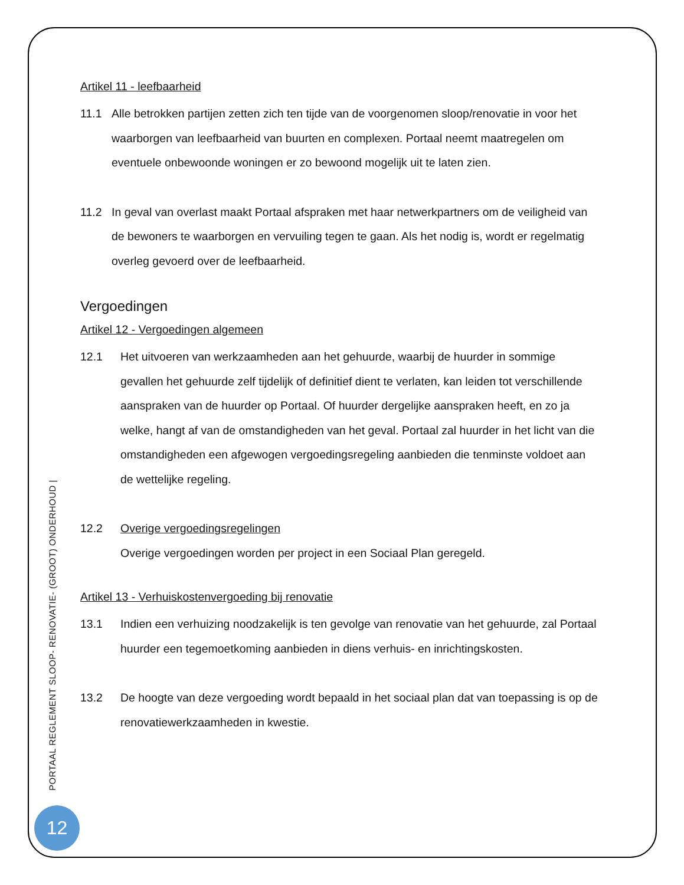Artikel 11 - leefbaarheid
11.1 Alle betrokken partijen zetten zich ten tijde van de voorgenomen sloop/renovatie in voor het waarborgen van leefbaarheid van buurten en complexen. Portaal neemt maatregelen om eventuele onbewoonde woningen er zo bewoond mogelijk uit te laten zien.
11.2 In geval van overlast maakt Portaal afspraken met haar netwerkpartners om de veiligheid van de bewoners te waarborgen en vervuiling tegen te gaan. Als het nodig is, wordt er regelmatig overleg gevoerd over de leefbaarheid.
Vergoedingen
Artikel 12 - Vergoedingen algemeen
12.1 Het uitvoeren van werkzaamheden aan het gehuurde, waarbij de huurder in sommige gevallen het gehuurde zelf tijdelijk of definitief dient te verlaten, kan leiden tot verschillende aanspraken van de huurder op Portaal. Of huurder dergelijke aanspraken heeft, en zo ja welke, hangt af van de omstandigheden van het geval. Portaal zal huurder in het licht van die omstandigheden een afgewogen vergoedingsregeling aanbieden die tenminste voldoet aan de wettelijke regeling.
12.2 Overige vergoedingsregelingen
Overige vergoedingen worden per project in een Sociaal Plan geregeld.
Artikel 13 - Verhuiskostenvergoeding bij renovatie
13.1 Indien een verhuizing noodzakelijk is ten gevolge van renovatie van het gehuurde, zal Portaal huurder een tegemoetkoming aanbieden in diens verhuis- en inrichtingskosten.
13.2 De hoogte van deze vergoeding wordt bepaald in het sociaal plan dat van toepassing is op de renovatiewerkzaamheden in kwestie.
PORTAAL REGLEMENT SLOOP- RENOVATIE- (GROOT) ONDERHOUD |
12